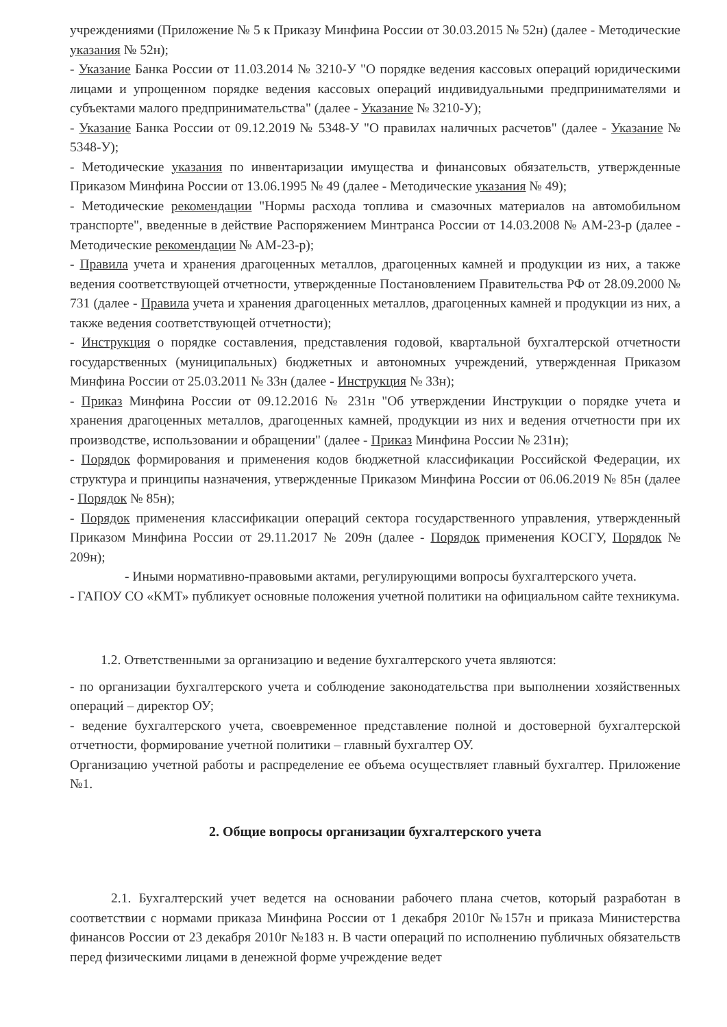учреждениями (Приложение № 5 к Приказу Минфина России от 30.03.2015 № 52н) (далее - Методические указания № 52н);
- Указание Банка России от 11.03.2014 № 3210-У "О порядке ведения кассовых операций юридическими лицами и упрощенном порядке ведения кассовых операций индивидуальными предпринимателями и субъектами малого предпринимательства" (далее - Указание № 3210-У);
- Указание Банка России от 09.12.2019 № 5348-У "О правилах наличных расчетов" (далее - Указание № 5348-У);
- Методические указания по инвентаризации имущества и финансовых обязательств, утвержденные Приказом Минфина России от 13.06.1995 № 49 (далее - Методические указания № 49);
- Методические рекомендации "Нормы расхода топлива и смазочных материалов на автомобильном транспорте", введенные в действие Распоряжением Минтранса России от 14.03.2008 № АМ-23-р (далее - Методические рекомендации № АМ-23-р);
- Правила учета и хранения драгоценных металлов, драгоценных камней и продукции из них, а также ведения соответствующей отчетности, утвержденные Постановлением Правительства РФ от 28.09.2000 № 731 (далее - Правила учета и хранения драгоценных металлов, драгоценных камней и продукции из них, а также ведения соответствующей отчетности);
- Инструкция о порядке составления, представления годовой, квартальной бухгалтерской отчетности государственных (муниципальных) бюджетных и автономных учреждений, утвержденная Приказом Минфина России от 25.03.2011 № 33н (далее - Инструкция № 33н);
- Приказ Минфина России от 09.12.2016 № 231н "Об утверждении Инструкции о порядке учета и хранения драгоценных металлов, драгоценных камней, продукции из них и ведения отчетности при их производстве, использовании и обращении" (далее - Приказ Минфина России № 231н);
- Порядок формирования и применения кодов бюджетной классификации Российской Федерации, их структура и принципы назначения, утвержденные Приказом Минфина России от 06.06.2019 № 85н (далее - Порядок № 85н);
- Порядок применения классификации операций сектора государственного управления, утвержденный Приказом Минфина России от 29.11.2017 № 209н (далее - Порядок применения КОСГУ, Порядок № 209н);
- Иными нормативно-правовыми актами, регулирующими вопросы бухгалтерского учета.
- ГАПОУ СО «КМТ» публикует основные положения учетной политики на официальном сайте техникума.
1.2. Ответственными за организацию и ведение бухгалтерского учета являются:
- по организации бухгалтерского учета и соблюдение законодательства при выполнении хозяйственных операций – директор ОУ;
- ведение бухгалтерского учета, своевременное представление полной и достоверной бухгалтерской отчетности, формирование учетной политики – главный бухгалтер ОУ.
Организацию учетной работы и распределение ее объема осуществляет главный бухгалтер. Приложение №1.
2. Общие вопросы организации бухгалтерского учета
2.1. Бухгалтерский учет ведется на основании рабочего плана счетов, который разработан в соответствии с нормами приказа Минфина России от 1 декабря 2010г №157н и приказа Министерства финансов России от 23 декабря 2010г №183 н. В части операций по исполнению публичных обязательств перед физическими лицами в денежной форме учреждение ведет